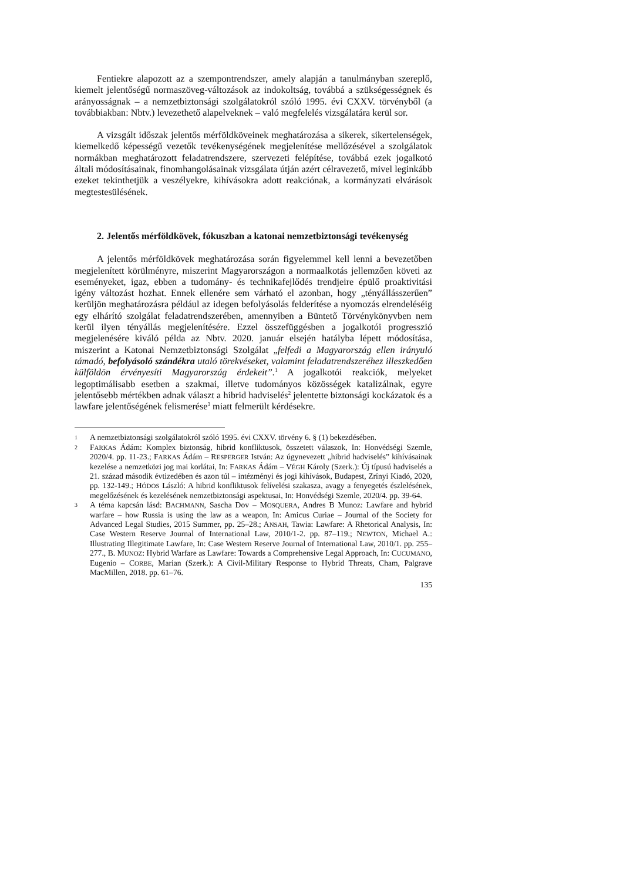Fentiekre alapozott az a szempontrendszer, amely alapján a tanulmányban szereplő, kiemelt jelentőségű normaszöveg-változások az indokoltság, továbbá a szükségességnek és arányosságnak – a nemzetbiztonsági szolgálatokról szóló 1995. évi CXXV. törvényből (a továbbiakban: Nbtv.) levezethető alapelveknek – való megfelelés vizsgálatára kerül sor.
A vizsgált időszak jelentős mérföldköveinek meghatározása a sikerek, sikertelenségek, kiemelkedő képességű vezetők tevékenységének megjelenítése mellőzésével a szolgálatok normákban meghatározott feladatrendszere, szervezeti felépítése, továbbá ezek jogalkotó általi módosításainak, finomhangolásainak vizsgálata útján azért célravezető, mivel leginkább ezeket tekinthetjük a veszélyekre, kihívásokra adott reakciónak, a kormányzati elvárások megtestesülésének.
2. Jelentős mérföldkövek, fókuszban a katonai nemzetbiztonsági tevékenység
A jelentős mérföldkövek meghatározása során figyelemmel kell lenni a bevezetőben megjelenített körülményre, miszerint Magyarországon a normaalkotás jellemzően követi az eseményeket, igaz, ebben a tudomány- és technikafejlődés trendjeire épülő proaktivitási igény változást hozhat. Ennek ellenére sem várható el azonban, hogy „tényállásszerűen” kerüljön meghatározásra például az idegen befolyásolás felderítése a nyomozás elrendeléséig egy elhárító szolgálat feladatrendszerében, amennyiben a Büntető Törvénykönyvben nem kerül ilyen tényállás megjelenítésére. Ezzel összefüggésben a jogalkotói progresszió megjelenésére kiváló példa az Nbtv. 2020. január elsején hatályba lépett módosítása, miszerint a Katonai Nemzetbiztonsági Szolgálat „felfedi a Magyarország ellen irányuló támadó, befolyásoló szándékra utaló törekvéseket, valamint feladatrendszeréhez illeszkedően külföldön érvényesíti Magyarország érdekeit”.<sup>1</sup> A jogalkotói reakciók, melyeket legoptimálisabb esetben a szakmai, illetve tudományos közösségek katalizálnak, egyre jelentősebb mértékben adnak választ a hibrid hadviselés<sup>2</sup> jelentette biztonsági kockázatok és a lawfare jelentőségének felismerése<sup>3</sup> miatt felmerült kérdésekre.
1
A nemzetbiztonsági szolgálatokról szóló 1995. évi CXXV. törvény 6. § (1) bekezdésében.
2
FARKAS Ádám: Komplex biztonság, hibrid konfliktusok, összetett válaszok, In: Honvédségi Szemle, 2020/4. pp. 11-23.; FARKAS Ádám – RESPERGER István: Az úgynevezett „hibrid hadviselés” kihívásainak kezelése a nemzetközi jog mai korlátai, In: FARKAS Ádám – VÉGH Károly (Szerk.): Új típusú hadviselés a 21. század második évtizedében és azon túl – intézményi és jogi kihívások, Budapest, Zrínyi Kiadó, 2020, pp. 132-149.; HÓDOS László: A hibrid konfliktusok felívelési szakasza, avagy a fenyegetés észlelésének, megelőzésének és kezelésének nemzetbiztonsági aspektusai, In: Honvédségi Szemle, 2020/4. pp. 39-64.
3
A téma kapcsán lásd: BACHMANN, Sascha Dov – MOSQUERA, Andres B Munoz: Lawfare and hybrid warfare – how Russia is using the law as a weapon, In: Amicus Curiae – Journal of the Society for Advanced Legal Studies, 2015 Summer, pp. 25–28.; ANSAH, Tawia: Lawfare: A Rhetorical Analysis, In: Case Western Reserve Journal of International Law, 2010/1-2. pp. 87–119.; NEWTON, Michael A.: Illustrating Illegitimate Lawfare, In: Case Western Reserve Journal of International Law, 2010/1. pp. 255–277., B. MUNOZ: Hybrid Warfare as Lawfare: Towards a Comprehensive Legal Approach, In: CUCUMANO, Eugenio – CORBE, Marian (Szerk.): A Civil-Military Response to Hybrid Threats, Cham, Palgrave MacMillen, 2018. pp. 61–76.
135